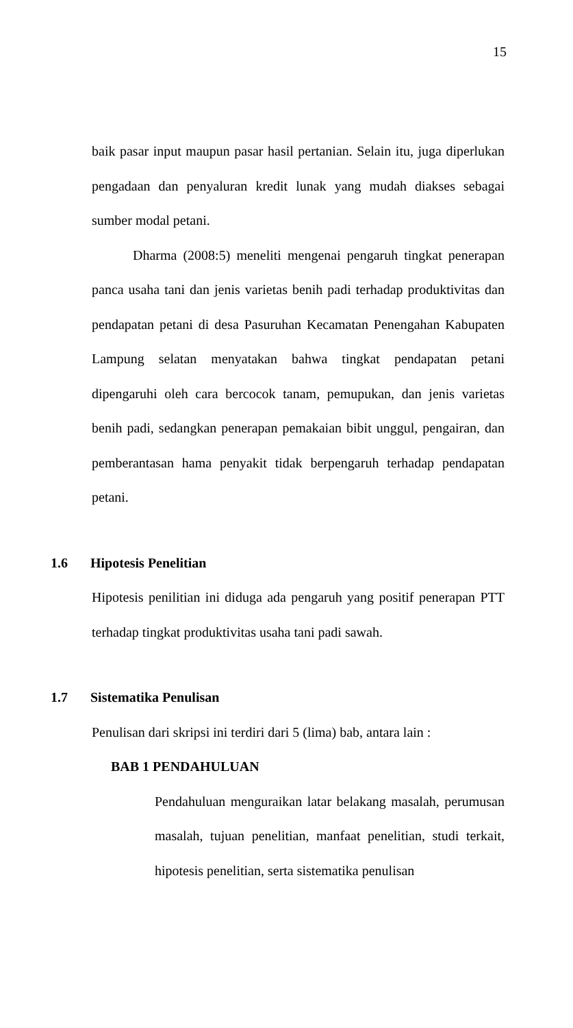15
baik pasar input maupun pasar hasil pertanian. Selain itu, juga diperlukan pengadaan dan penyaluran kredit lunak yang mudah diakses sebagai sumber modal petani.
Dharma (2008:5) meneliti mengenai pengaruh tingkat penerapan panca usaha tani dan jenis varietas benih padi terhadap produktivitas dan pendapatan petani di desa Pasuruhan Kecamatan Penengahan Kabupaten Lampung selatan menyatakan bahwa tingkat pendapatan petani dipengaruhi oleh cara bercocok tanam, pemupukan, dan jenis varietas benih padi, sedangkan penerapan pemakaian bibit unggul, pengairan, dan pemberantasan hama penyakit tidak berpengaruh terhadap pendapatan petani.
1.6 Hipotesis Penelitian
Hipotesis penilitian ini diduga ada pengaruh yang positif penerapan PTT terhadap tingkat produktivitas usaha tani padi sawah.
1.7 Sistematika Penulisan
Penulisan dari skripsi ini terdiri dari 5 (lima) bab, antara lain :
BAB 1 PENDAHULUAN
Pendahuluan menguraikan latar belakang masalah, perumusan masalah, tujuan penelitian, manfaat penelitian, studi terkait, hipotesis penelitian, serta sistematika penulisan